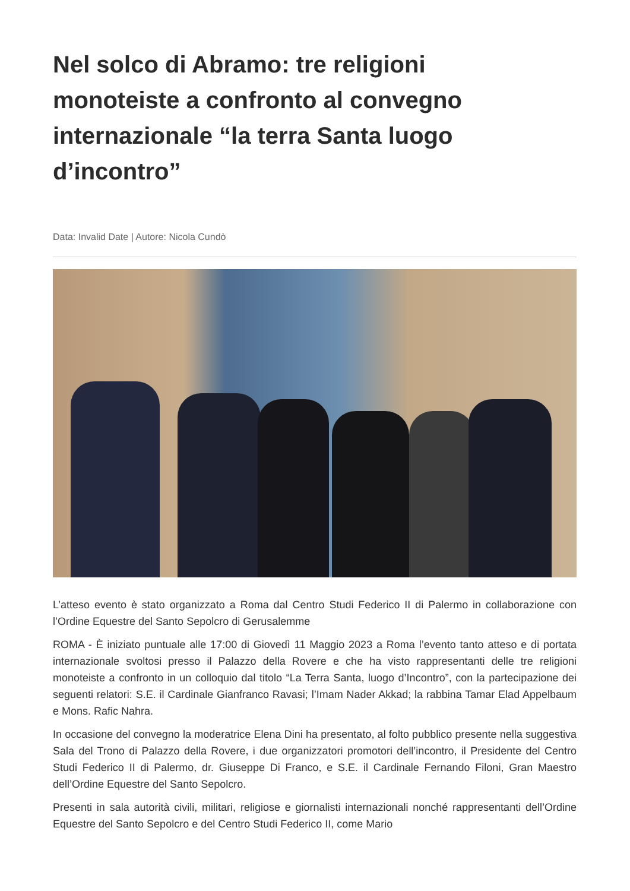Nel solco di Abramo: tre religioni monoteiste a confronto al convegno internazionale “la terra Santa luogo d’incontro”
Data: Invalid Date | Autore: Nicola Cundò
L’atteso evento è stato organizzato a Roma dal Centro Studi Federico II di Palermo in collaborazione con l’Ordine Equestre del Santo Sepolcro di Gerusalemme
ROMA - È iniziato puntuale alle 17:00 di Giovedì 11 Maggio 2023 a Roma l’evento tanto atteso e di portata internazionale svoltosi presso il Palazzo della Rovere e che ha visto rappresentanti delle tre religioni monoteiste a confronto in un colloquio dal titolo “La Terra Santa, luogo d’Incontro”, con la partecipazione dei seguenti relatori: S.E. il Cardinale Gianfranco Ravasi; l’Imam Nader Akkad; la rabbina Tamar Elad Appelbaum e Mons. Rafic Nahra.
In occasione del convegno la moderatrice Elena Dini ha presentato, al folto pubblico presente nella suggestiva Sala del Trono di Palazzo della Rovere, i due organizzatori promotori dell’incontro, il Presidente del Centro Studi Federico II di Palermo, dr. Giuseppe Di Franco, e S.E. il Cardinale Fernando Filoni, Gran Maestro dell’Ordine Equestre del Santo Sepolcro.
Presenti in sala autorità civili, militari, religiose e giornalisti internazionali nonché rappresentanti dell’Ordine Equestre del Santo Sepolcro e del Centro Studi Federico II, come Mario